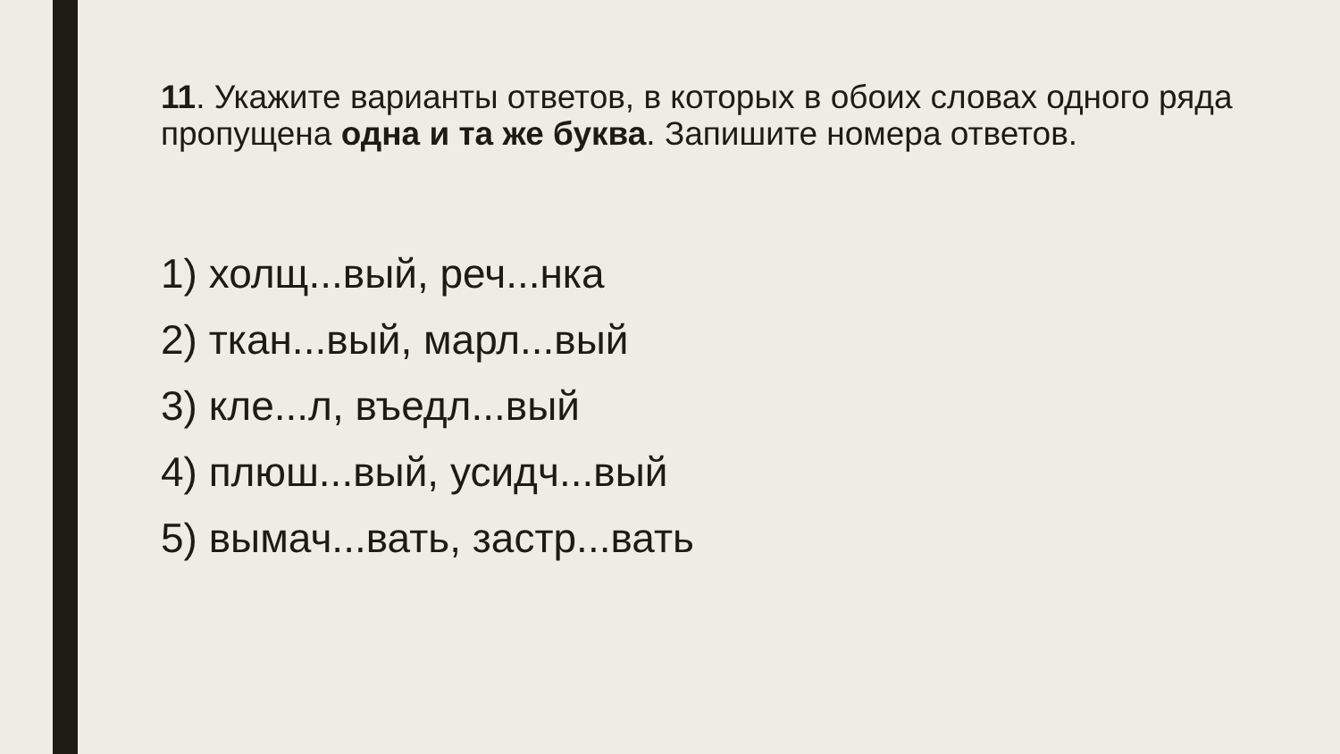11. Укажите варианты ответов, в которых в обоих словах одного ряда пропущена одна и та же буква. Запишите номера ответов.
1) холщ...вый, реч...нка
2) ткан...вый, марл...вый
3) кле...л, въедл...вый
4) плюш...вый, усидч...вый
5) вымач...вать, застр...вать